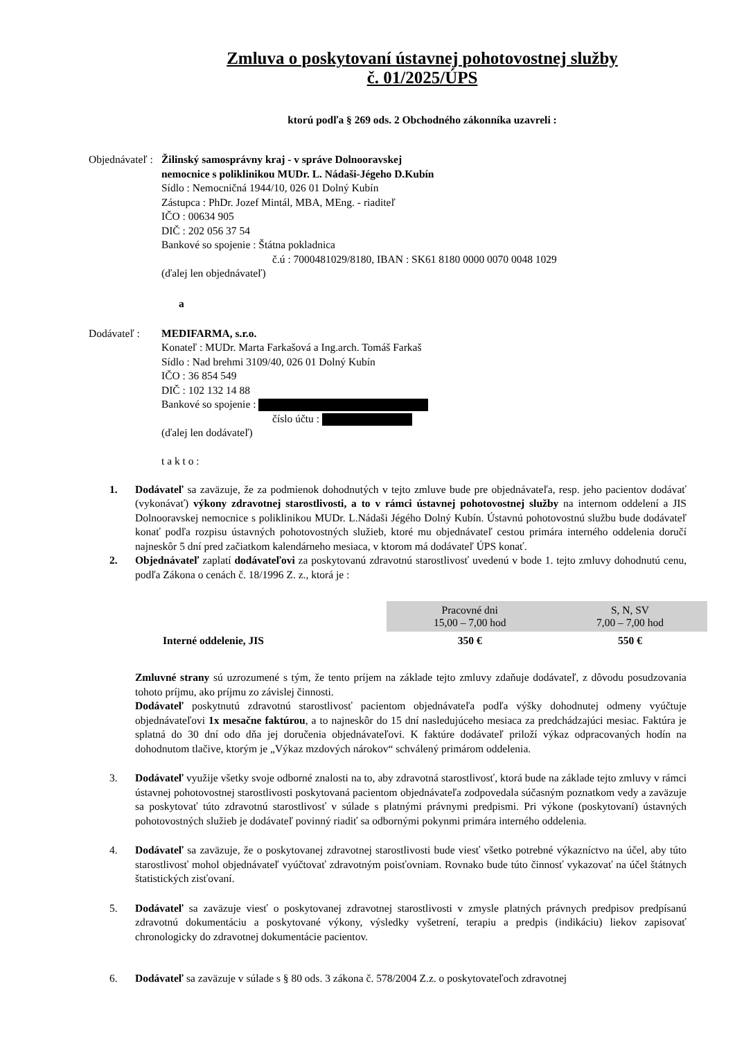Zmluva o poskytovaní ústavnej pohotovostnej služby
č. 01/2025/ÚPS
ktorú podľa § 269 ods. 2 Obchodného zákonníka uzavreli :
Objednávateľ :
Žilinský samosprávny kraj - v správe Dolnooravskej
nemocnice s poliklinikou MUDr. L. Nádaši-Jégeho D.Kubín
Sídlo : Nemocničná 1944/10, 026 01 Dolný Kubín
Zástupca : PhDr. Jozef Mintál, MBA, MEng. - riaditeľ
IČO : 00634 905
DIČ : 202 056 37 54
Bankové so spojenie : Štátna pokladnica
č.ú : 7000481029/8180, IBAN : SK61 8180 0000 0070 0048 1029
(ďalej len objednávateľ)
a
Dodávateľ : MEDIFARMA, s.r.o.
Konateľ : MUDr. Marta Farkašová a Ing.arch. Tomáš Farkaš
Sídlo : Nad brehmi 3109/40, 026 01 Dolný Kubín
IČO : 36 854 549
DIČ : 102 132 14 88
Bankové so spojenie :
číslo účtu :
(ďalej len dodávateľ)
t a k t o :
1. Dodávateľ sa zaväzuje, že za podmienok dohodnutých v tejto zmluve bude pre objednávateľa, resp. jeho pacientov dodávať (vykonávať) výkony zdravotnej starostlivosti, a to v rámci ústavnej pohotovostnej služby na internom oddelení a JIS Dolnooravskej nemocnice s poliklinikou MUDr. L.Nádaši Jégého Dolný Kubín. Ústavnú pohotovostnú službu bude dodávateľ konať podľa rozpisu ústavných pohotovostných služieb, ktoré mu objednávateľ cestou primára interného oddelenia doručí najneskôr 5 dní pred začiatkom kalendárneho mesiaca, v ktorom má dodávateľ ÚPS konať.
2. Objednávateľ zaplatí dodávateľovi za poskytovanú zdravotnú starostlivosť uvedenú v bode 1. tejto zmluvy dohodnutú cenu, podľa Zákona o cenách č. 18/1996 Z. z., ktorá je :
| | Pracovné dni 15,00 – 7,00 hod | S, N, SV 7,00 – 7,00 hod |
| --- | --- | --- |
| Interné oddelenie, JIS | 350 € | 550 € |
Zmluvné strany sú uzrozumené s tým, že tento príjem na základe tejto zmluvy zdaňuje dodávateľ, z dôvodu posudzovania tohoto príjmu, ako príjmu zo závislej činnosti.
Dodávateľ poskytnutú zdravotnú starostlivosť pacientom objednávateľa podľa výšky dohodnutej odmeny vyúčtuje objednávateľovi 1x mesačne faktúrou, a to najneskôr do 15 dní nasledujúceho mesiaca za predchádzajúci mesiac. Faktúra je splatná do 30 dní odo dňa jej doručenia objednávateľovi. K faktúre dodávateľ priloží výkaz odpracovaných hodín na dohodnutom tlačive, ktorým je „Výkaz mzdových nárokov“ schválený primárom oddelenia.
3. Dodávateľ využije všetky svoje odborné znalosti na to, aby zdravotná starostlivosť, ktorá bude na základe tejto zmluvy v rámci ústavnej pohotovostnej starostlivosti poskytovaná pacientom objednávateľa zodpovedala súčasným poznatkom vedy a zaväzuje sa poskytovať túto zdravotnú starostlivosť v súlade s platnými právnymi predpismi. Pri výkone (poskytovaní) ústavných pohotovostných služieb je dodávateľ povinný riadiť sa odbornými pokynmi primára interného oddelenia.
4. Dodávateľ sa zaväzuje, že o poskytovanej zdravotnej starostlivosti bude viesť všetko potrebné výkazníctvo na účel, aby túto starostlivosť mohol objednávateľ vyúčtovať zdravotným poisťovniam. Rovnako bude túto činnosť vykazovať na účel štátnych štatistických zisťovaní.
5. Dodávateľ sa zaväzuje viesť o poskytovanej zdravotnej starostlivosti v zmysle platných právnych predpisov predpísanú zdravotnú dokumentáciu a poskytované výkony, výsledky vyšetrení, terapiu a predpis (indikáciu) liekov zapisovať chronologicky do zdravotnej dokumentácie pacientov.
6. Dodávateľ sa zaväzuje v súlade s § 80 ods. 3 zákona č. 578/2004 Z.z. o poskytovateľoch zdravotnej